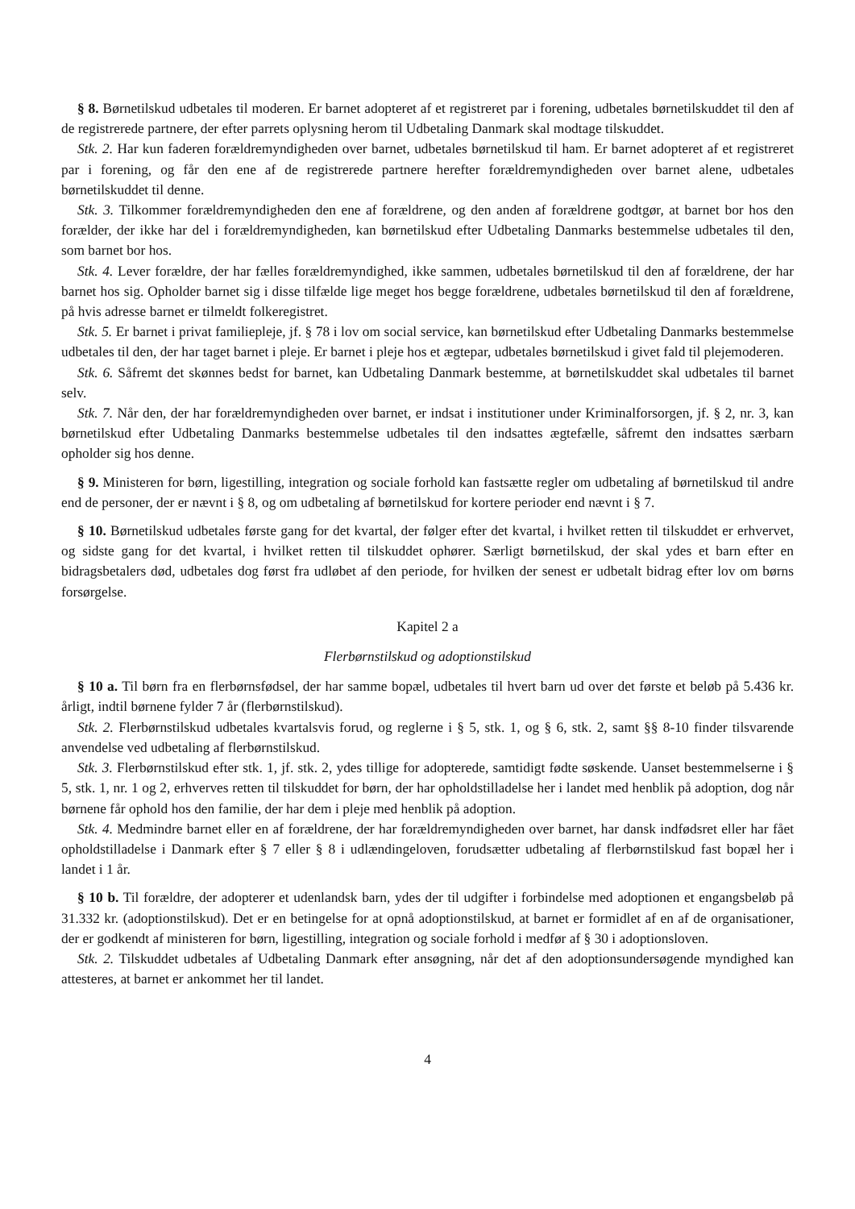§ 8. Børnetilskud udbetales til moderen. Er barnet adopteret af et registreret par i forening, udbetales børnetilskuddet til den af de registrerede partnere, der efter parrets oplysning herom til Udbetaling Danmark skal modtage tilskuddet.
Stk. 2. Har kun faderen forældremyndigheden over barnet, udbetales børnetilskud til ham. Er barnet adopteret af et registreret par i forening, og får den ene af de registrerede partnere herefter forældremyndigheden over barnet alene, udbetales børnetilskuddet til denne.
Stk. 3. Tilkommer forældremyndigheden den ene af forældrene, og den anden af forældrene godtgør, at barnet bor hos den forælder, der ikke har del i forældremyndigheden, kan børnetilskud efter Udbetaling Danmarks bestemmelse udbetales til den, som barnet bor hos.
Stk. 4. Lever forældre, der har fælles forældremyndighed, ikke sammen, udbetales børnetilskud til den af forældrene, der har barnet hos sig. Opholder barnet sig i disse tilfælde lige meget hos begge forældrene, udbetales børnetilskud til den af forældrene, på hvis adresse barnet er tilmeldt folkeregistret.
Stk. 5. Er barnet i privat familiepleje, jf. § 78 i lov om social service, kan børnetilskud efter Udbetaling Danmarks bestemmelse udbetales til den, der har taget barnet i pleje. Er barnet i pleje hos et ægtepar, udbetales børnetilskud i givet fald til plejemoderen.
Stk. 6. Såfremt det skønnes bedst for barnet, kan Udbetaling Danmark bestemme, at børnetilskuddet skal udbetales til barnet selv.
Stk. 7. Når den, der har forældremyndigheden over barnet, er indsat i institutioner under Kriminalforsorgen, jf. § 2, nr. 3, kan børnetilskud efter Udbetaling Danmarks bestemmelse udbetales til den indsattes ægtefælle, såfremt den indsattes særbarn opholder sig hos denne.
§ 9. Ministeren for børn, ligestilling, integration og sociale forhold kan fastsætte regler om udbetaling af børnetilskud til andre end de personer, der er nævnt i § 8, og om udbetaling af børnetilskud for kortere perioder end nævnt i § 7.
§ 10. Børnetilskud udbetales første gang for det kvartal, der følger efter det kvartal, i hvilket retten til tilskuddet er erhvervet, og sidste gang for det kvartal, i hvilket retten til tilskuddet ophører. Særligt børnetilskud, der skal ydes et barn efter en bidragsbetalers død, udbetales dog først fra udløbet af den periode, for hvilken der senest er udbetalt bidrag efter lov om børns forsørgelse.
Kapitel 2 a
Flerbørnstilskud og adoptionstilskud
§ 10 a. Til børn fra en flerbørnsfødsel, der har samme bopæl, udbetales til hvert barn ud over det første et beløb på 5.436 kr. årligt, indtil børnene fylder 7 år (flerbørnstilskud).
Stk. 2. Flerbørnstilskud udbetales kvartalsvis forud, og reglerne i § 5, stk. 1, og § 6, stk. 2, samt §§ 8-10 finder tilsvarende anvendelse ved udbetaling af flerbørnstilskud.
Stk. 3. Flerbørnstilskud efter stk. 1, jf. stk. 2, ydes tillige for adopterede, samtidigt fødte søskende. Uanset bestemmelserne i § 5, stk. 1, nr. 1 og 2, erhverves retten til tilskuddet for børn, der har opholdstilladelse her i landet med henblik på adoption, dog når børnene får ophold hos den familie, der har dem i pleje med henblik på adoption.
Stk. 4. Medmindre barnet eller en af forældrene, der har forældremyndigheden over barnet, har dansk indfødsret eller har fået opholdstilladelse i Danmark efter § 7 eller § 8 i udlændingeloven, forudsætter udbetaling af flerbørnstilskud fast bopæl her i landet i 1 år.
§ 10 b. Til forældre, der adopterer et udenlandsk barn, ydes der til udgifter i forbindelse med adoptionen et engangsbeløb på 31.332 kr. (adoptionstilskud). Det er en betingelse for at opnå adoptionstilskud, at barnet er formidlet af en af de organisationer, der er godkendt af ministeren for børn, ligestilling, integration og sociale forhold i medfør af § 30 i adoptionsloven.
Stk. 2. Tilskuddet udbetales af Udbetaling Danmark efter ansøgning, når det af den adoptionsundersøgende myndighed kan attesteres, at barnet er ankommet her til landet.
4